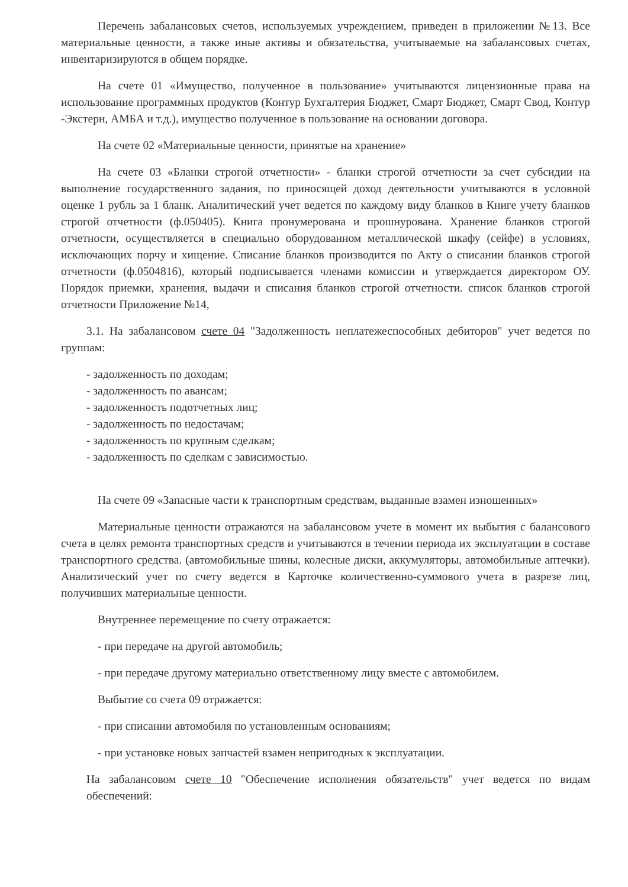Перечень забалансовых счетов, используемых учреждением, приведен в приложении №13. Все материальные ценности, а также иные активы и обязательства, учитываемые на забалансовых счетах, инвентаризируются в общем порядке.
На счете 01 «Имущество, полученное в пользование» учитываются лицензионные права на использование программных продуктов (Контур Бухгалтерия Бюджет, Смарт Бюджет, Смарт Свод, Контур -Экстерн, АМБА и т.д.), имущество полученное в пользование на основании договора.
На счете 02 «Материальные ценности, принятые на хранение»
На счете 03 «Бланки строгой отчетности» - бланки строгой отчетности за счет субсидии на выполнение государственного задания, по приносящей доход деятельности учитываются в условной оценке 1 рубль за 1 бланк. Аналитический учет ведется по каждому виду бланков в Книге учету бланков строгой отчетности (ф.050405). Книга пронумерована и прошнурована. Хранение бланков строгой отчетности, осуществляется в специально оборудованном металлической шкафу (сейфе) в условиях, исключающих порчу и хищение. Списание бланков производится по Акту о списании бланков строгой отчетности (ф.0504816), который подписывается членами комиссии и утверждается директором ОУ. Порядок приемки, хранения, выдачи и списания бланков строгой отчетности. список бланков строгой отчетности Приложение №14,
3.1. На забалансовом счете 04 "Задолженность неплатежеспособных дебиторов" учет ведется по группам:
- задолженность по доходам;
- задолженность по авансам;
- задолженность подотчетных лиц;
- задолженность по недостачам;
- задолженность по крупным сделкам;
- задолженность по сделкам с зависимостью.
На счете 09 «Запасные части к транспортным средствам, выданные взамен изношенных»
Материальные ценности отражаются на забалансовом учете в момент их выбытия с балансового счета в целях ремонта транспортных средств и учитываются в течении периода их эксплуатации в составе транспортного средства. (автомобильные шины, колесные диски, аккумуляторы, автомобильные аптечки). Аналитический учет по счету ведется в Карточке количественно-суммового учета в разрезе лиц, получивших материальные ценности.
Внутреннее перемещение по счету отражается:
- при передаче на другой автомобиль;
- при передаче другому материально ответственному лицу вместе с автомобилем.
Выбытие со счета 09 отражается:
- при списании автомобиля по установленным основаниям;
- при установке новых запчастей взамен непригодных к эксплуатации.
На забалансовом счете 10 "Обеспечение исполнения обязательств" учет ведется по видам обеспечений: